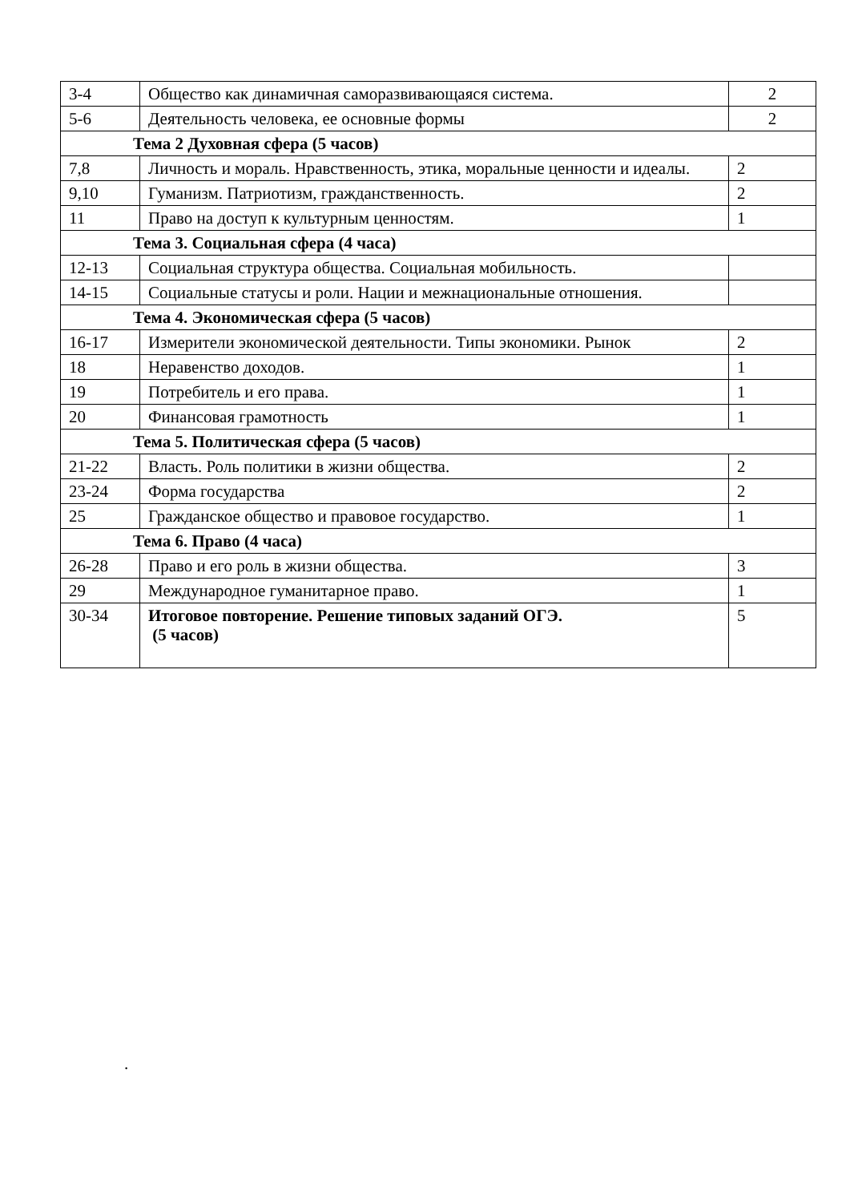| 3-4 | Общество как динамичная саморазвивающаяся система. | 2 |
| 5-6 | Деятельность человека, ее основные формы | 2 |
| Тема 2 Духовная сфера (5 часов) | | |
| 7,8 | Личность и мораль. Нравственность, этика, моральные ценности и идеалы. | 2 |
| 9,10 | Гуманизм. Патриотизм, гражданственность. | 2 |
| 11 | Право на доступ к культурным ценностям. | 1 |
| Тема 3. Социальная сфера (4 часа) | | |
| 12-13 | Социальная структура общества. Социальная мобильность. | |
| 14-15 | Социальные статусы и роли. Нации и межнациональные отношения. | |
| Тема 4. Экономическая сфера (5 часов) | | |
| 16-17 | Измерители экономической деятельности. Типы экономики. Рынок | 2 |
| 18 | Неравенство доходов. | 1 |
| 19 | Потребитель и его права. | 1 |
| 20 | Финансовая грамотность | 1 |
| Тема 5. Политическая сфера (5 часов) | | |
| 21-22 | Власть. Роль политики в жизни общества. | 2 |
| 23-24 | Форма государства | 2 |
| 25 | Гражданское общество и правовое государство. | 1 |
| Тема 6. Право (4 часа) | | |
| 26-28 | Право и его роль в жизни общества. | 3 |
| 29 | Международное гуманитарное право. | 1 |
| 30-34 | Итоговое повторение. Решение типовых заданий ОГЭ. (5 часов) | 5 |
.